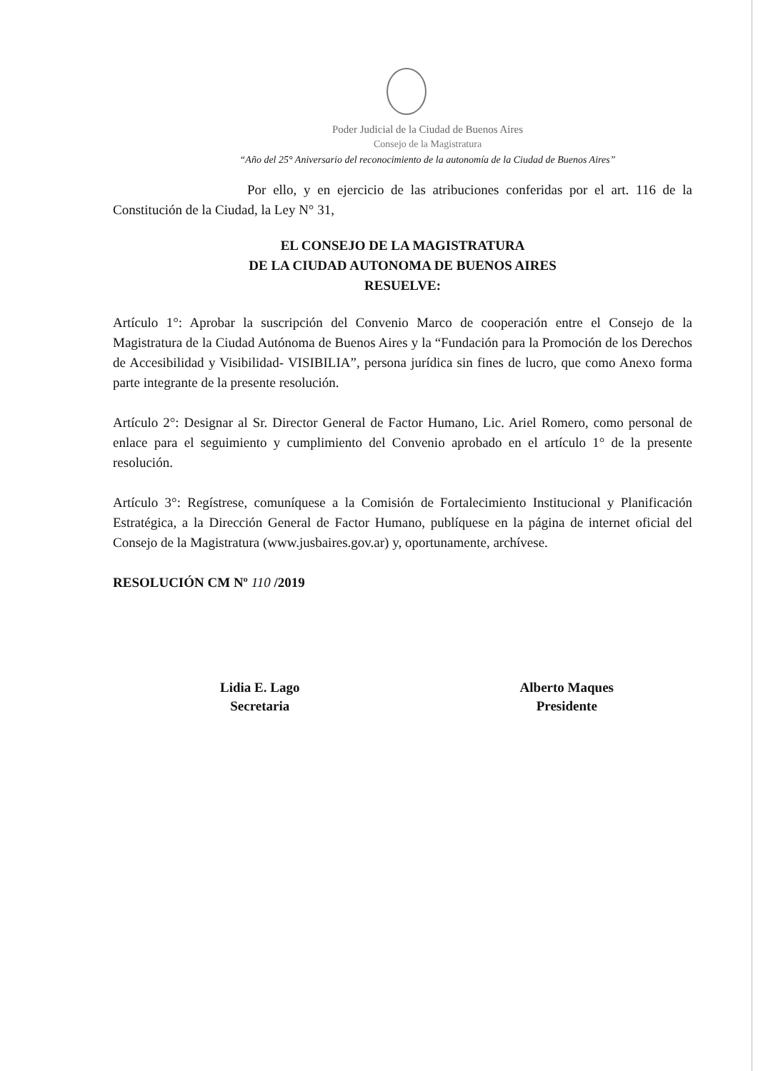Poder Judicial de la Ciudad de Buenos Aires
Consejo de la Magistratura
“Año del 25° Aniversario del reconocimiento de la autonomía de la Ciudad de Buenos Aires”
Por ello, y en ejercicio de las atribuciones conferidas por el art. 116 de la Constitución de la Ciudad, la Ley N° 31,
EL CONSEJO DE LA MAGISTRATURA
DE LA CIUDAD AUTONOMA DE BUENOS AIRES
RESUELVE:
Artículo 1°: Aprobar la suscripción del Convenio Marco de cooperación entre el Consejo de la Magistratura de la Ciudad Autónoma de Buenos Aires y la “Fundación para la Promoción de los Derechos de Accesibilidad y Visibilidad- VISIBILIA”, persona jurídica sin fines de lucro, que como Anexo forma parte integrante de la presente resolución.
Artículo 2°: Designar al Sr. Director General de Factor Humano, Lic. Ariel Romero, como personal de enlace para el seguimiento y cumplimiento del Convenio aprobado en el artículo 1° de la presente resolución.
Artículo 3°: Regístrese, comuníquese a la Comisión de Fortalecimiento Institucional y Planificación Estratégica, a la Dirección General de Factor Humano, publíquese en la página de internet oficial del Consejo de la Magistratura (www.jusbaires.gov.ar) y, oportunamente, archívese.
RESOLUCIÓN CM Nº 110 /2019
Lidia E. Lago
Secretaria
Alberto Maques
Presidente